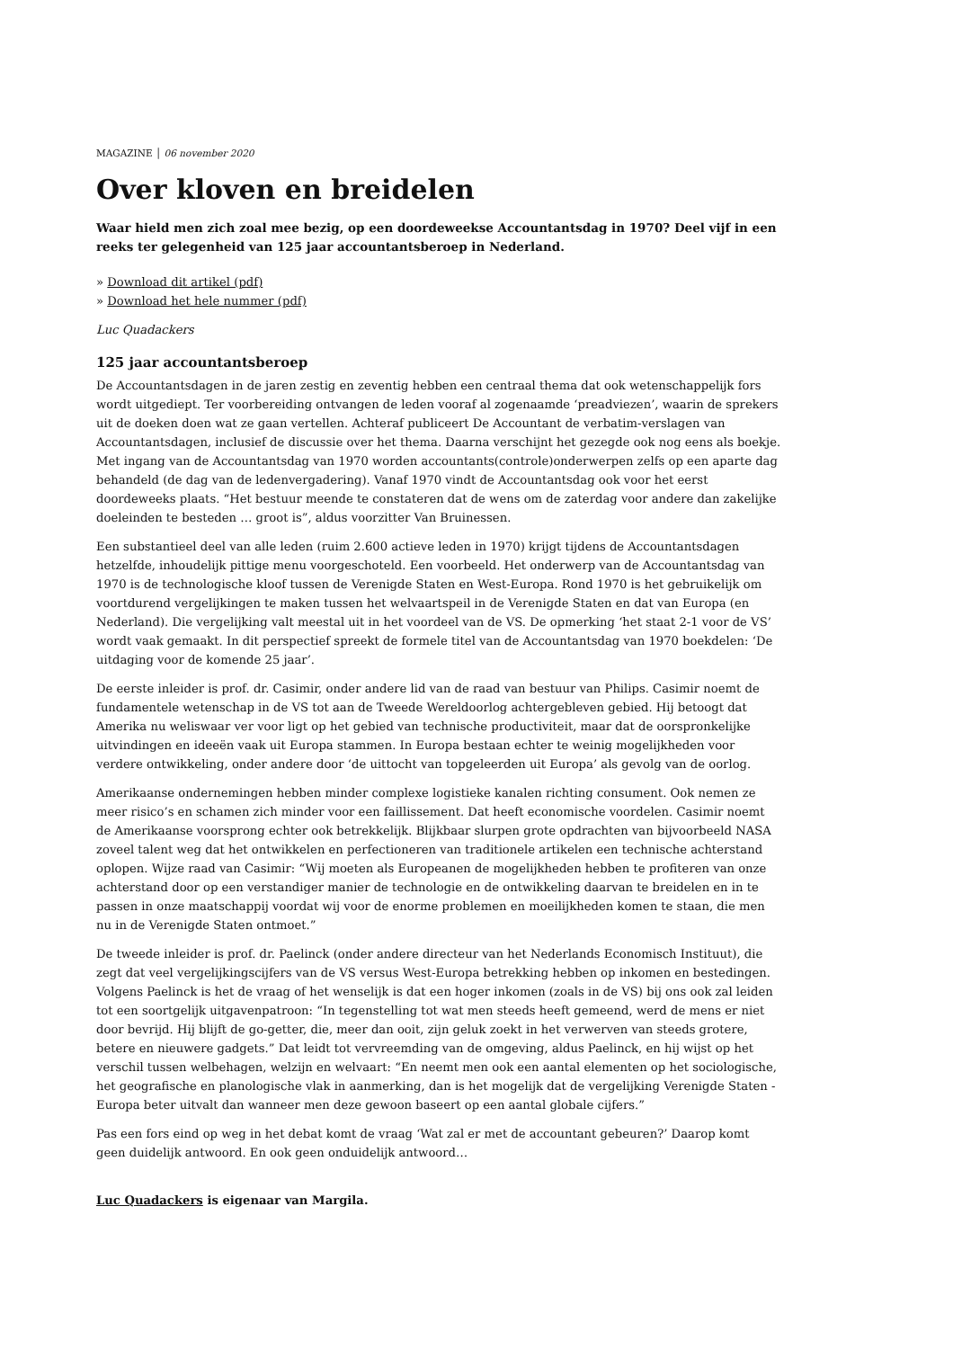MAGAZINE │ 06 november 2020
Over kloven en breidelen
Waar hield men zich zoal mee bezig, op een doordeweekse Accountantsdag in 1970? Deel vijf in een reeks ter gelegenheid van 125 jaar accountantsberoep in Nederland.
» Download dit artikel (pdf)
» Download het hele nummer (pdf)
Luc Quadackers
125 jaar accountantsberoep
De Accountantsdagen in de jaren zestig en zeventig hebben een centraal thema dat ook wetenschappelijk fors wordt uitgediept. Ter voorbereiding ontvangen de leden vooraf al zogenaamde ‘preadviezen’, waarin de sprekers uit de doeken doen wat ze gaan vertellen. Achteraf publiceert De Accountant de verbatim-verslagen van Accountantsdagen, inclusief de discussie over het thema. Daarna verschijnt het gezegde ook nog eens als boekje. Met ingang van de Accountantsdag van 1970 worden accountants(controle)onderwerpen zelfs op een aparte dag behandeld (de dag van de ledenvergadering). Vanaf 1970 vindt de Accountantsdag ook voor het eerst doordeweeks plaats. “Het bestuur meende te constateren dat de wens om de zaterdag voor andere dan zakelijke doeleinden te besteden … groot is”, aldus voorzitter Van Bruinessen.
Een substantieel deel van alle leden (ruim 2.600 actieve leden in 1970) krijgt tijdens de Accountantsdagen hetzelfde, inhoudelijk pittige menu voorgeschoteld. Een voorbeeld. Het onderwerp van de Accountantsdag van 1970 is de technologische kloof tussen de Verenigde Staten en West-Europa. Rond 1970 is het gebruikelijk om voortdurend vergelijkingen te maken tussen het welvaartspeil in de Verenigde Staten en dat van Europa (en Nederland). Die vergelijking valt meestal uit in het voordeel van de VS. De opmerking ‘het staat 2-1 voor de VS’ wordt vaak gemaakt. In dit perspectief spreekt de formele titel van de Accountantsdag van 1970 boekdelen: ‘De uitdaging voor de komende 25 jaar’.
De eerste inleider is prof. dr. Casimir, onder andere lid van de raad van bestuur van Philips. Casimir noemt de fundamentele wetenschap in de VS tot aan de Tweede Wereldoorlog achtergebleven gebied. Hij betoogt dat Amerika nu weliswaar ver voor ligt op het gebied van technische productiviteit, maar dat de oorspronkelijke uitvindingen en ideeën vaak uit Europa stammen. In Europa bestaan echter te weinig mogelijkheden voor verdere ontwikkeling, onder andere door ‘de uittocht van topgeleerden uit Europa’ als gevolg van de oorlog.
Amerikaanse ondernemingen hebben minder complexe logistieke kanalen richting consument. Ook nemen ze meer risico’s en schamen zich minder voor een faillissement. Dat heeft economische voordelen. Casimir noemt de Amerikaanse voorsprong echter ook betrekkelijk. Blijkbaar slurpen grote opdrachten van bijvoorbeeld NASA zoveel talent weg dat het ontwikkelen en perfectioneren van traditionele artikelen een technische achterstand oplopen. Wijze raad van Casimir: “Wij moeten als Europeanen de mogelijkheden hebben te profiteren van onze achterstand door op een verstandiger manier de technologie en de ontwikkeling daarvan te breidelen en in te passen in onze maatschappij voordat wij voor de enorme problemen en moeilijkheden komen te staan, die men nu in de Verenigde Staten ontmoet.”
De tweede inleider is prof. dr. Paelinck (onder andere directeur van het Nederlands Economisch Instituut), die zegt dat veel vergelijkingscijfers van de VS versus West-Europa betrekking hebben op inkomen en bestedingen. Volgens Paelinck is het de vraag of het wenselijk is dat een hoger inkomen (zoals in de VS) bij ons ook zal leiden tot een soortgelijk uitgavenpatroon: “In tegenstelling tot wat men steeds heeft gemeend, werd de mens er niet door bevrijd. Hij blijft de go-getter, die, meer dan ooit, zijn geluk zoekt in het verwerven van steeds grotere, betere en nieuwere gadgets.” Dat leidt tot vervreemding van de omgeving, aldus Paelinck, en hij wijst op het verschil tussen welbehagen, welzijn en welvaart: “En neemt men ook een aantal elementen op het sociologische, het geografische en planologische vlak in aanmerking, dan is het mogelijk dat de vergelijking Verenigde Staten - Europa beter uitvalt dan wanneer men deze gewoon baseert op een aantal globale cijfers.”
Pas een fors eind op weg in het debat komt de vraag ‘Wat zal er met de accountant gebeuren?’ Daarop komt geen duidelijk antwoord. En ook geen onduidelijk antwoord…
Luc Quadackers is eigenaar van Margila.